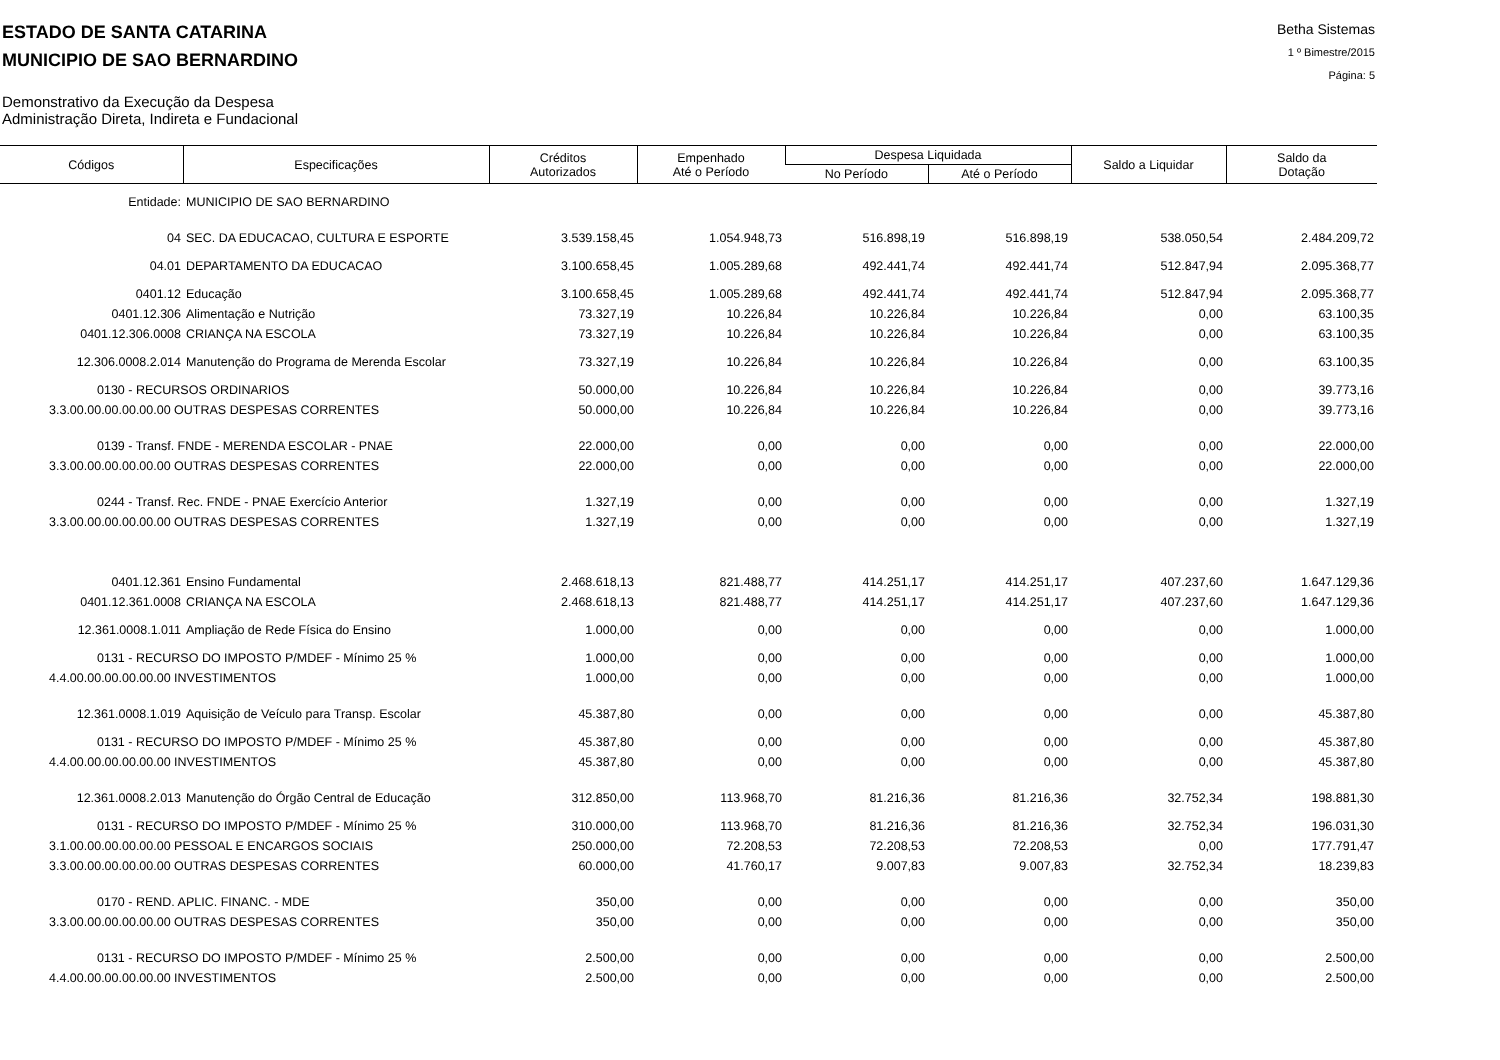ESTADO DE SANTA CATARINA
MUNICIPIO DE SAO BERNARDINO
Betha Sistemas
1 º Bimestre/2015
Página: 5
Demonstrativo da Execução da Despesa
Administração Direta, Indireta e Fundacional
| Códigos | Especificações | Créditos Autorizados | Empenhado Até o Período | Despesa Liquidada | | Saldo a Liquidar | Saldo da Dotação |
| --- | --- | --- | --- | --- | --- | --- | --- |
| | | | | No Período | Até o Período | | |
| Entidade: | MUNICIPIO DE SAO BERNARDINO | | | | | | |
| 04 | SEC. DA EDUCACAO, CULTURA E ESPORTE | 3.539.158,45 | 1.054.948,73 | 516.898,19 | 516.898,19 | 538.050,54 | 2.484.209,72 |
| 04.01 | DEPARTAMENTO DA EDUCACAO | 3.100.658,45 | 1.005.289,68 | 492.441,74 | 492.441,74 | 512.847,94 | 2.095.368,77 |
| 0401.12 | Educação | 3.100.658,45 | 1.005.289,68 | 492.441,74 | 492.441,74 | 512.847,94 | 2.095.368,77 |
| 0401.12.306 | Alimentação e Nutrição | 73.327,19 | 10.226,84 | 10.226,84 | 10.226,84 | 0,00 | 63.100,35 |
| 0401.12.306.0008 | CRIANÇA NA ESCOLA | 73.327,19 | 10.226,84 | 10.226,84 | 10.226,84 | 0,00 | 63.100,35 |
| 12.306.0008.2.014 | Manutenção do Programa de Merenda Escolar | 73.327,19 | 10.226,84 | 10.226,84 | 10.226,84 | 0,00 | 63.100,35 |
| 0130 - RECURSOS ORDINARIOS | | 50.000,00 | 10.226,84 | 10.226,84 | 10.226,84 | 0,00 | 39.773,16 |
| 3.3.00.00.00.00.00.00 OUTRAS DESPESAS CORRENTES | | 50.000,00 | 10.226,84 | 10.226,84 | 10.226,84 | 0,00 | 39.773,16 |
| 0139 - Transf. FNDE - MERENDA ESCOLAR - PNAE | | 22.000,00 | 0,00 | 0,00 | 0,00 | 0,00 | 22.000,00 |
| 3.3.00.00.00.00.00.00 OUTRAS DESPESAS CORRENTES | | 22.000,00 | 0,00 | 0,00 | 0,00 | 0,00 | 22.000,00 |
| 0244 - Transf. Rec. FNDE - PNAE Exercício Anterior | | 1.327,19 | 0,00 | 0,00 | 0,00 | 0,00 | 1.327,19 |
| 3.3.00.00.00.00.00.00 OUTRAS DESPESAS CORRENTES | | 1.327,19 | 0,00 | 0,00 | 0,00 | 0,00 | 1.327,19 |
| 0401.12.361 | Ensino Fundamental | 2.468.618,13 | 821.488,77 | 414.251,17 | 414.251,17 | 407.237,60 | 1.647.129,36 |
| 0401.12.361.0008 | CRIANÇA NA ESCOLA | 2.468.618,13 | 821.488,77 | 414.251,17 | 414.251,17 | 407.237,60 | 1.647.129,36 |
| 12.361.0008.1.011 | Ampliação de Rede Física do Ensino | 1.000,00 | 0,00 | 0,00 | 0,00 | 0,00 | 1.000,00 |
| 0131 - RECURSO DO IMPOSTO P/MDEF - Mínimo 25 % | | 1.000,00 | 0,00 | 0,00 | 0,00 | 0,00 | 1.000,00 |
| 4.4.00.00.00.00.00.00 INVESTIMENTOS | | 1.000,00 | 0,00 | 0,00 | 0,00 | 0,00 | 1.000,00 |
| 12.361.0008.1.019 | Aquisição de Veículo para Transp. Escolar | 45.387,80 | 0,00 | 0,00 | 0,00 | 0,00 | 45.387,80 |
| 0131 - RECURSO DO IMPOSTO P/MDEF - Mínimo 25 % | | 45.387,80 | 0,00 | 0,00 | 0,00 | 0,00 | 45.387,80 |
| 4.4.00.00.00.00.00.00 INVESTIMENTOS | | 45.387,80 | 0,00 | 0,00 | 0,00 | 0,00 | 45.387,80 |
| 12.361.0008.2.013 | Manutenção do Órgão Central de Educação | 312.850,00 | 113.968,70 | 81.216,36 | 81.216,36 | 32.752,34 | 198.881,30 |
| 0131 - RECURSO DO IMPOSTO P/MDEF - Mínimo 25 % | | 310.000,00 | 113.968,70 | 81.216,36 | 81.216,36 | 32.752,34 | 196.031,30 |
| 3.1.00.00.00.00.00.00 PESSOAL E ENCARGOS SOCIAIS | | 250.000,00 | 72.208,53 | 72.208,53 | 72.208,53 | 0,00 | 177.791,47 |
| 3.3.00.00.00.00.00.00 OUTRAS DESPESAS CORRENTES | | 60.000,00 | 41.760,17 | 9.007,83 | 9.007,83 | 32.752,34 | 18.239,83 |
| 0170 - REND. APLIC. FINANC. - MDE | | 350,00 | 0,00 | 0,00 | 0,00 | 0,00 | 350,00 |
| 3.3.00.00.00.00.00.00 OUTRAS DESPESAS CORRENTES | | 350,00 | 0,00 | 0,00 | 0,00 | 0,00 | 350,00 |
| 0131 - RECURSO DO IMPOSTO P/MDEF - Mínimo 25 % | | 2.500,00 | 0,00 | 0,00 | 0,00 | 0,00 | 2.500,00 |
| 4.4.00.00.00.00.00.00 INVESTIMENTOS | | 2.500,00 | 0,00 | 0,00 | 0,00 | 0,00 | 2.500,00 |